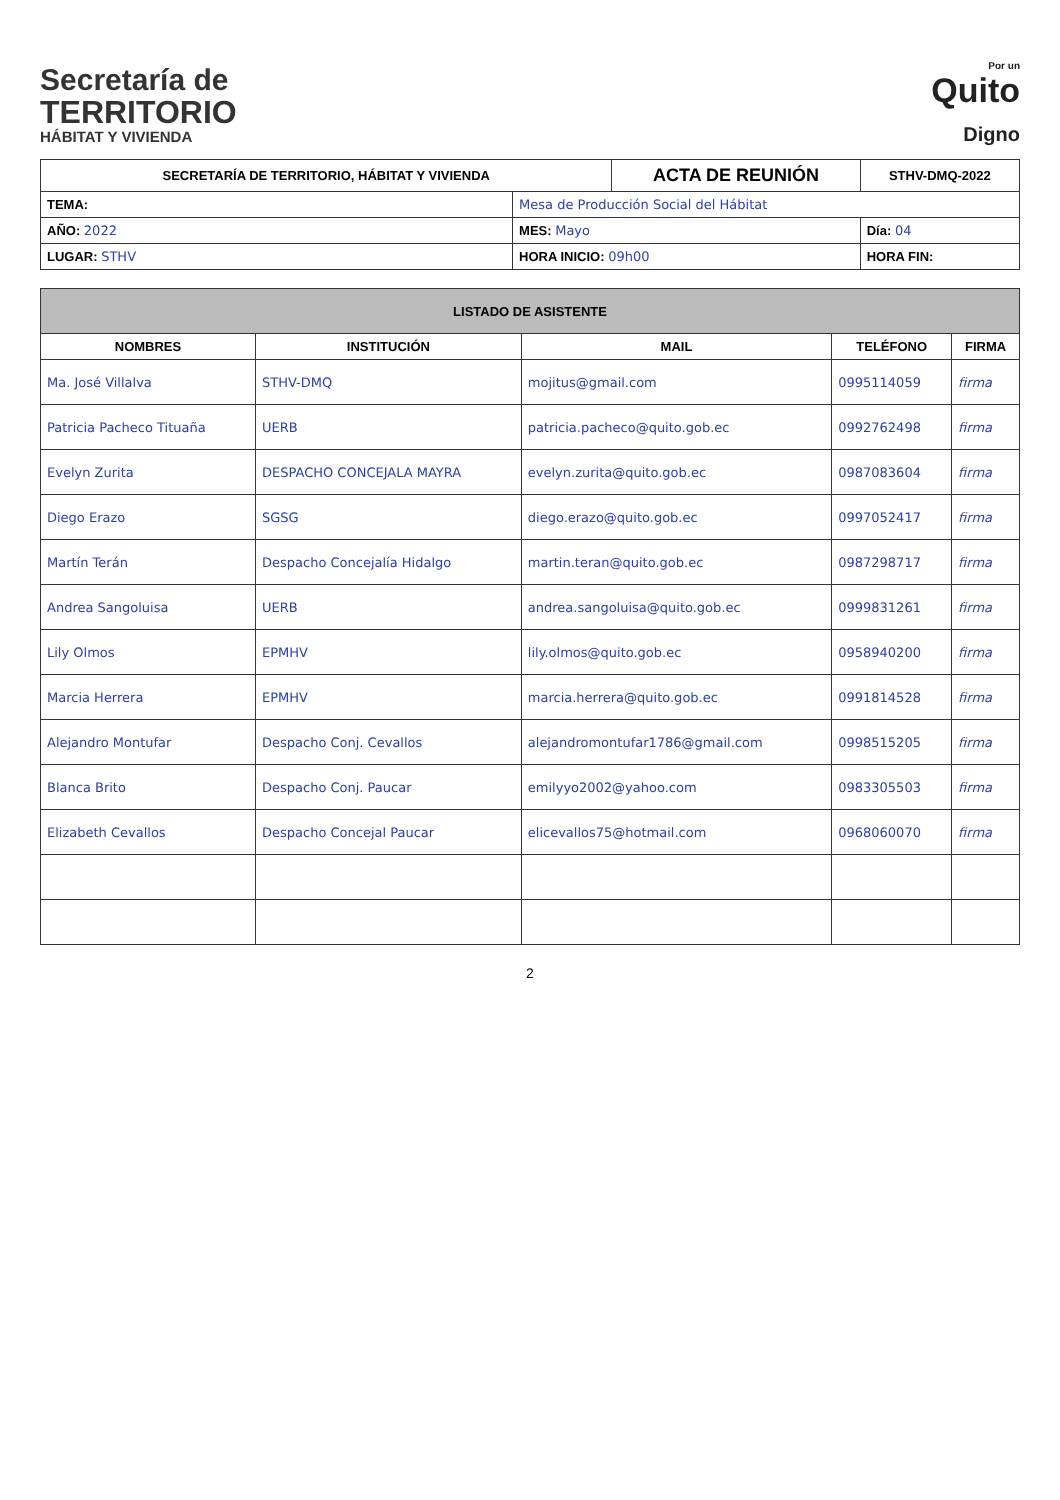Secretaría de
TERRITORIO
HÁBITAT Y VIVIENDA
Por un
Quito
Digno
| SECRETARÍA DE TERRITORIO, HÁBITAT Y VIVIENDA | | ACTA DE REUNIÓN | | STHV-DMQ-2022 |
| --- | --- | --- | --- | --- |
| TEMA: | Mesa de Producción Social del Hábitat | | | |
| AÑO: 2022 | MES: Mayo | | Día: 04 | |
| LUGAR: STHV | HORA INICIO: 09h00 | | HORA FIN: | |
| LISTADO DE ASISTENTE | | | | |
| NOMBRES | INSTITUCIÓN | MAIL | TELÉFONO | FIRMA |
| Ma. José Villalva | STHV-DMQ | mojitus@gmail.com | 0995114059 | firma |
| Patricia Pacheco Tituaña | UERB | patricia.pacheco@quito.gob.ec | 0992762498 | firma |
| Evelyn Zurita | DESPACHO CONCEJALA MAYRA | evelyn.zurita@quito.gob.ec | 0987083604 | firma |
| Diego Erazo | SGSG | diego.erazo@quito.gob.ec | 0997052417 | firma |
| Martín Terán | Despacho Concejalía Hidalgo | martin.teran@quito.gob.ec | 0987298717 | firma |
| Andrea Sangoluisa | UERB | andrea.sangoluisa@quito.gob.ec | 0999831261 | firma |
| Lily Olmos | EPMHV | lily.olmos@quito.gob.ec | 0958940200 | firma |
| Marcia Herrera | EPMHV | marcia.herrera@quito.gob.ec | 0991814528 | firma |
| Alejandro Montufar | Despacho Conj. Cevallos | alejandromontufar1786@gmail.com | 0998515205 | firma |
| Blanca Brito | Despacho Conj. Paucar | emilyyo2002@yahoo.com | 0983305503 | firma |
| Elizabeth Cevallos | Despacho Concejal Paucar | elicevallos75@hotmail.com | 0968060070 | firma |
2